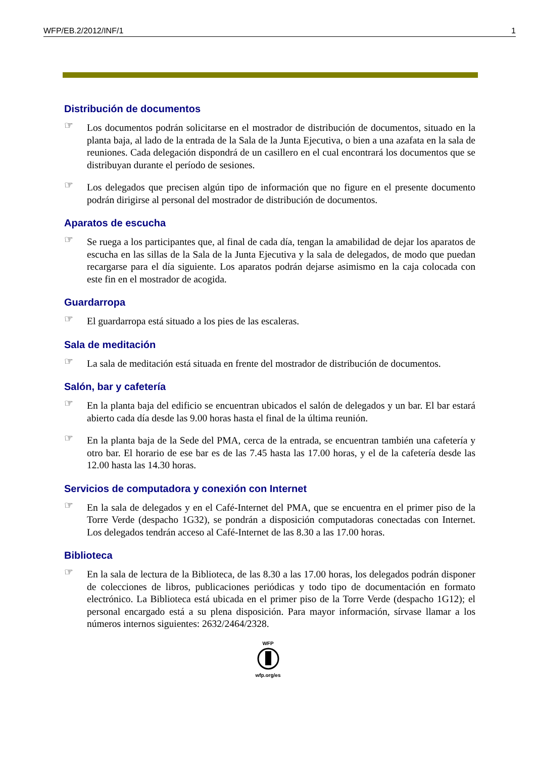WFP/EB.2/2012/INF/1 1
Distribución de documentos
☞
Los documentos podrán solicitarse en el mostrador de distribución de documentos, situado en la planta baja, al lado de la entrada de la Sala de la Junta Ejecutiva, o bien a una azafata en la sala de reuniones. Cada delegación dispondrá de un casillero en el cual encontrará los documentos que se distribuyan durante el período de sesiones.
☞
Los delegados que precisen algún tipo de información que no figure en el presente documento podrán dirigirse al personal del mostrador de distribución de documentos.
Aparatos de escucha
☞
Se ruega a los participantes que, al final de cada día, tengan la amabilidad de dejar los aparatos de escucha en las sillas de la Sala de la Junta Ejecutiva y la sala de delegados, de modo que puedan recargarse para el día siguiente. Los aparatos podrán dejarse asimismo en la caja colocada con este fin en el mostrador de acogida.
Guardarropa
☞
El guardarropa está situado a los pies de las escaleras.
Sala de meditación
☞
La sala de meditación está situada en frente del mostrador de distribución de documentos.
Salón, bar y cafetería
☞
En la planta baja del edificio se encuentran ubicados el salón de delegados y un bar. El bar estará abierto cada día desde las 9.00 horas hasta el final de la última reunión.
☞
En la planta baja de la Sede del PMA, cerca de la entrada, se encuentran también una cafetería y otro bar. El horario de ese bar es de las 7.45 hasta las 17.00 horas, y el de la cafetería desde las 12.00 hasta las 14.30 horas.
Servicios de computadora y conexión con Internet
☞
En la sala de delegados y en el Café-Internet del PMA, que se encuentra en el primer piso de la Torre Verde (despacho 1G32), se pondrán a disposición computadoras conectadas con Internet. Los delegados tendrán acceso al Café-Internet de las 8.30 a las 17.00 horas.
Biblioteca
☞
En la sala de lectura de la Biblioteca, de las 8.30 a las 17.00 horas, los delegados podrán disponer de colecciones de libros, publicaciones periódicas y todo tipo de documentación en formato electrónico. La Biblioteca está ubicada en el primer piso de la Torre Verde (despacho 1G12); el personal encargado está a su plena disposición. Para mayor información, sírvase llamar a los números internos siguientes: 2632/2464/2328.
WFP
wfp.org/es